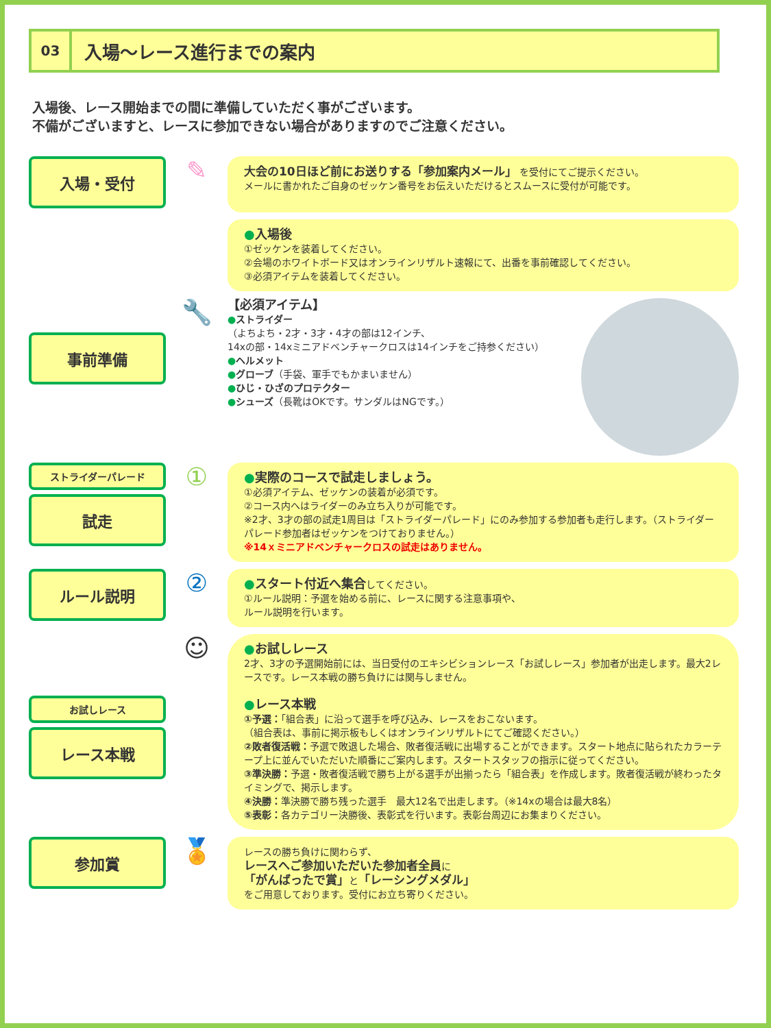03
入場～レース進行までの案内
入場後、レース開始までの間に準備していただく事がございます。
不備がございますと、レースに参加できない場合がありますのでご注意ください。
入場・受付
✎
大会の10日ほど前にお送りする「参加案内メール」 を受付にてご提示ください。
メールに書かれたご自身のゼッケン番号をお伝えいただけるとスムースに受付が可能です。
●入場後
①ゼッケンを装着してください。
②会場のホワイトボード又はオンラインリザルト速報にて、出番を事前確認してください。
③必須アイテムを装着してください。
事前準備
🔧
【必須アイテム】
●ストライダー
（よちよち・2才・3才・4才の部は12インチ、
14xの部・14xミニアドベンチャークロスは14インチをご持参ください）
●ヘルメット
●グローブ（手袋、軍手でもかまいません）
●ひじ・ひざのプロテクター
●シューズ（長靴はOKです。サンダルはNGです。）
ストライダーパレード
試走
①
●実際のコースで試走しましょう。
①必須アイテム、ゼッケンの装着が必須です。
②コース内へはライダーのみ立ち入りが可能です。
※2才、3才の部の試走1周目は「ストライダーパレード」にのみ参加する参加者も走行します。（ストライダーパレード参加者はゼッケンをつけておりません。）
※14ｘミニアドベンチャークロスの試走はありません。
ルール説明
②
●スタート付近へ集合してください。
①ルール説明：予選を始める前に、レースに関する注意事項や、
ルール説明を行います。
お試しレース
レース本戦
☺
●お試しレース
2才、3才の予選開始前には、当日受付のエキシビションレース「お試しレース」参加者が出走します。最大2レースです。レース本戦の勝ち負けには関与しません。
●レース本戦
①予選：「組合表」に沿って選手を呼び込み、レースをおこないます。
（組合表は、事前に掲示板もしくはオンラインリザルトにてご確認ください。）
②敗者復活戦：予選で敗退した場合、敗者復活戦に出場することができます。スタート地点に貼られたカラーテープ上に並んでいただいた順番にご案内します。スタートスタッフの指示に従ってください。
③準決勝：予選・敗者復活戦で勝ち上がる選手が出揃ったら「組合表」を作成します。敗者復活戦が終わったタイミングで、掲示します。
④決勝：準決勝で勝ち残った選手　最大12名で出走します。（※14xの場合は最大8名）
⑤表彰：各カテゴリー決勝後、表彰式を行います。表彰台周辺にお集まりください。
参加賞
🏅
レースの勝ち負けに関わらず、
レースへご参加いただいた参加者全員に
「がんばったで賞」と「レーシングメダル」
をご用意しております。受付にお立ち寄りください。